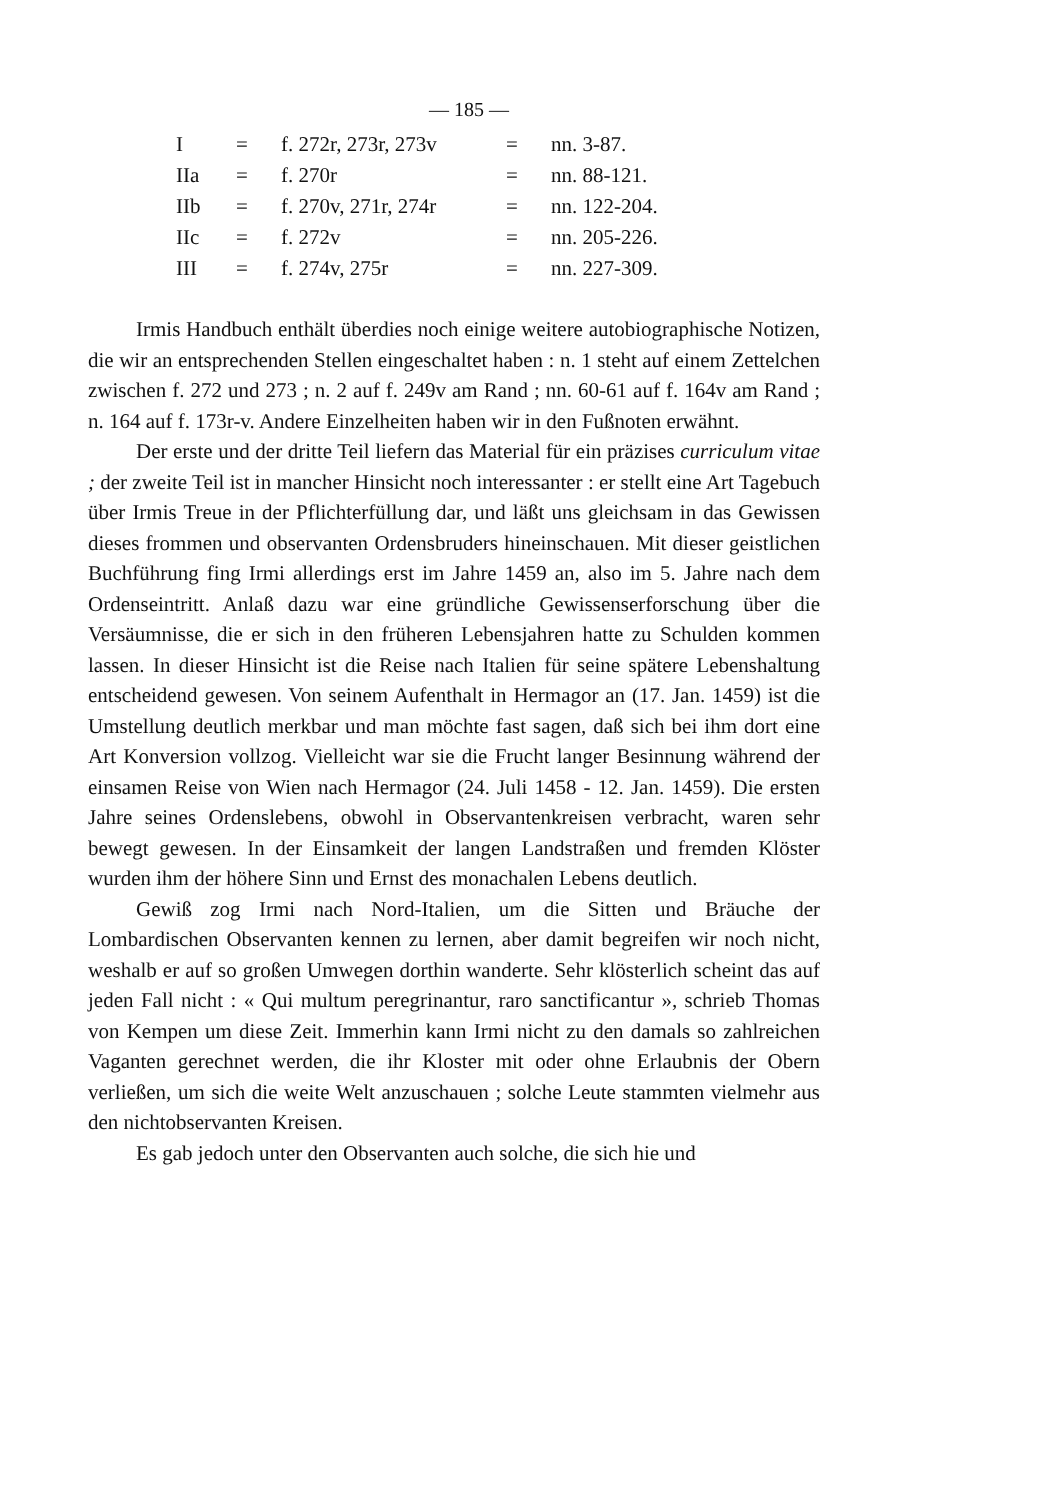— 185 —
| I | = | f. 272r, 273r, 273v | = | nn. 3-87. |
| IIa | = | f. 270r | = | nn. 88-121. |
| IIb | = | f. 270v, 271r, 274r | = | nn. 122-204. |
| IIc | = | f. 272v | = | nn. 205-226. |
| III | = | f. 274v, 275r | = | nn. 227-309. |
Irmis Handbuch enthält überdies noch einige weitere autobiographische Notizen, die wir an entsprechenden Stellen eingeschaltet haben : n. 1 steht auf einem Zettelchen zwischen f. 272 und 273 ; n. 2 auf f. 249v am Rand ; nn. 60-61 auf f. 164v am Rand ; n. 164 auf f. 173r-v. Andere Einzelheiten haben wir in den Fußnoten erwähnt.
Der erste und der dritte Teil liefern das Material für ein präzises curriculum vitae ; der zweite Teil ist in mancher Hinsicht noch interessanter : er stellt eine Art Tagebuch über Irmis Treue in der Pflichterfüllung dar, und läßt uns gleichsam in das Gewissen dieses frommen und observanten Ordensbruders hineinschauen. Mit dieser geistlichen Buchführung fing Irmi allerdings erst im Jahre 1459 an, also im 5. Jahre nach dem Ordenseintritt. Anlaß dazu war eine gründliche Gewissenserforschung über die Versäumnisse, die er sich in den früheren Lebensjahren hatte zu Schulden kommen lassen. In dieser Hinsicht ist die Reise nach Italien für seine spätere Lebenshaltung entscheidend gewesen. Von seinem Aufenthalt in Hermagor an (17. Jan. 1459) ist die Umstellung deutlich merkbar und man möchte fast sagen, daß sich bei ihm dort eine Art Konversion vollzog. Vielleicht war sie die Frucht langer Besinnung während der einsamen Reise von Wien nach Hermagor (24. Juli 1458 - 12. Jan. 1459). Die ersten Jahre seines Ordenslebens, obwohl in Observantenkreisen verbracht, waren sehr bewegt gewesen. In der Einsamkeit der langen Landstraßen und fremden Klöster wurden ihm der höhere Sinn und Ernst des monachalen Lebens deutlich.
Gewiß zog Irmi nach Nord-Italien, um die Sitten und Bräuche der Lombardischen Observanten kennen zu lernen, aber damit begreifen wir noch nicht, weshalb er auf so großen Umwegen dorthin wanderte. Sehr klösterlich scheint das auf jeden Fall nicht : « Qui multum peregrinantur, raro sanctificantur », schrieb Thomas von Kempen um diese Zeit. Immerhin kann Irmi nicht zu den damals so zahlreichen Vaganten gerechnet werden, die ihr Kloster mit oder ohne Erlaubnis der Obern verließen, um sich die weite Welt anzuschauen ; solche Leute stammten vielmehr aus den nichtobservanten Kreisen.
Es gab jedoch unter den Observanten auch solche, die sich hie und